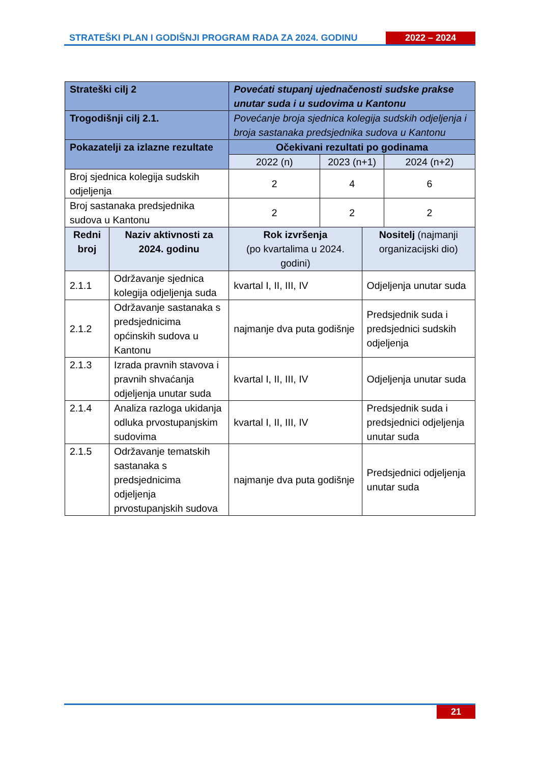STRATEŠKI PLAN I GODIŠNJI PROGRAM RADA ZA 2024. GODINU
2022 – 2024
| Strateški cilj 2 | | Povećati stupanj ujednačenosti sudske prakse unutar suda i u sudovima u Kantonu | | | |
| Trogodišnji cilj 2.1. | | Povećanje broja sjednica kolegija sudskih odjeljenja i broja sastanaka predsjednika sudova u Kantonu | | | |
| Pokazatelji za izlazne rezultate | | Očekivani rezultati po godinama | | | |
| | | 2022 (n) | 2023 (n+1) | | 2024 (n+2) |
| Broj sjednica kolegija sudskih odjeljenja | | 2 | 4 | | 6 |
| Broj sastanaka predsjednika sudova u Kantonu | | 2 | 2 | | 2 |
| Redni broj | Naziv aktivnosti za 2024. godinu | Rok izvršenja (po kvartalima u 2024. godini) | | Nositelj (najmanji organizacijski dio) | |
| 2.1.1 | Održavanje sjednica kolegija odjeljenja suda | kvartal I, II, III, IV | | Odjeljenja unutar suda | |
| 2.1.2 | Održavanje sastanaka s predsjednicima općinskih sudova u Kantonu | najmanje dva puta godišnje | | Predsjednik suda i predsjednici sudskih odjeljenja | |
| 2.1.3 | Izrada pravnih stavova i pravnih shvaćanja odjeljenja unutar suda | kvartal I, II, III, IV | | Odjeljenja unutar suda | |
| 2.1.4 | Analiza razloga ukidanja odluka prvostupanjskim sudovima | kvartal I, II, III, IV | | Predsjednik suda i predsjednici odjeljenja unutar suda | |
| 2.1.5 | Održavanje tematskih sastanaka s predsjednicima odjeljenja prvostupanjskih sudova | najmanje dva puta godišnje | | Predsjednici odjeljenja unutar suda | |
21